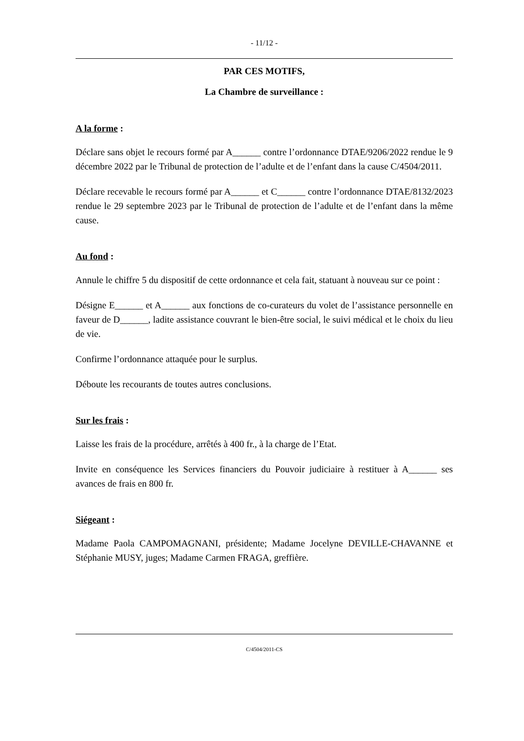- 11/12 -
PAR CES MOTIFS,
La Chambre de surveillance :
A la forme :
Déclare sans objet le recours formé par A______ contre l’ordonnance DTAE/9206/2022 rendue le 9 décembre 2022 par le Tribunal de protection de l’adulte et de l’enfant dans la cause C/4504/2011.
Déclare recevable le recours formé par A______ et C______ contre l’ordonnance DTAE/8132/2023 rendue le 29 septembre 2023 par le Tribunal de protection de l’adulte et de l’enfant dans la même cause.
Au fond :
Annule le chiffre 5 du dispositif de cette ordonnance et cela fait, statuant à nouveau sur ce point :
Désigne E______ et A______ aux fonctions de co-curateurs du volet de l’assistance personnelle en faveur de D______, ladite assistance couvrant le bien-être social, le suivi médical et le choix du lieu de vie.
Confirme l’ordonnance attaquée pour le surplus.
Déboute les recourants de toutes autres conclusions.
Sur les frais :
Laisse les frais de la procédure, arrêtés à 400 fr., à la charge de l’Etat.
Invite en conséquence les Services financiers du Pouvoir judiciaire à restituer à A______ ses avances de frais en 800 fr.
Siégeant :
Madame Paola CAMPOMAGNANI, présidente; Madame Jocelyne DEVILLE-CHAVANNE et Stéphanie MUSY, juges; Madame Carmen FRAGA, greffière.
C/4504/2011-CS